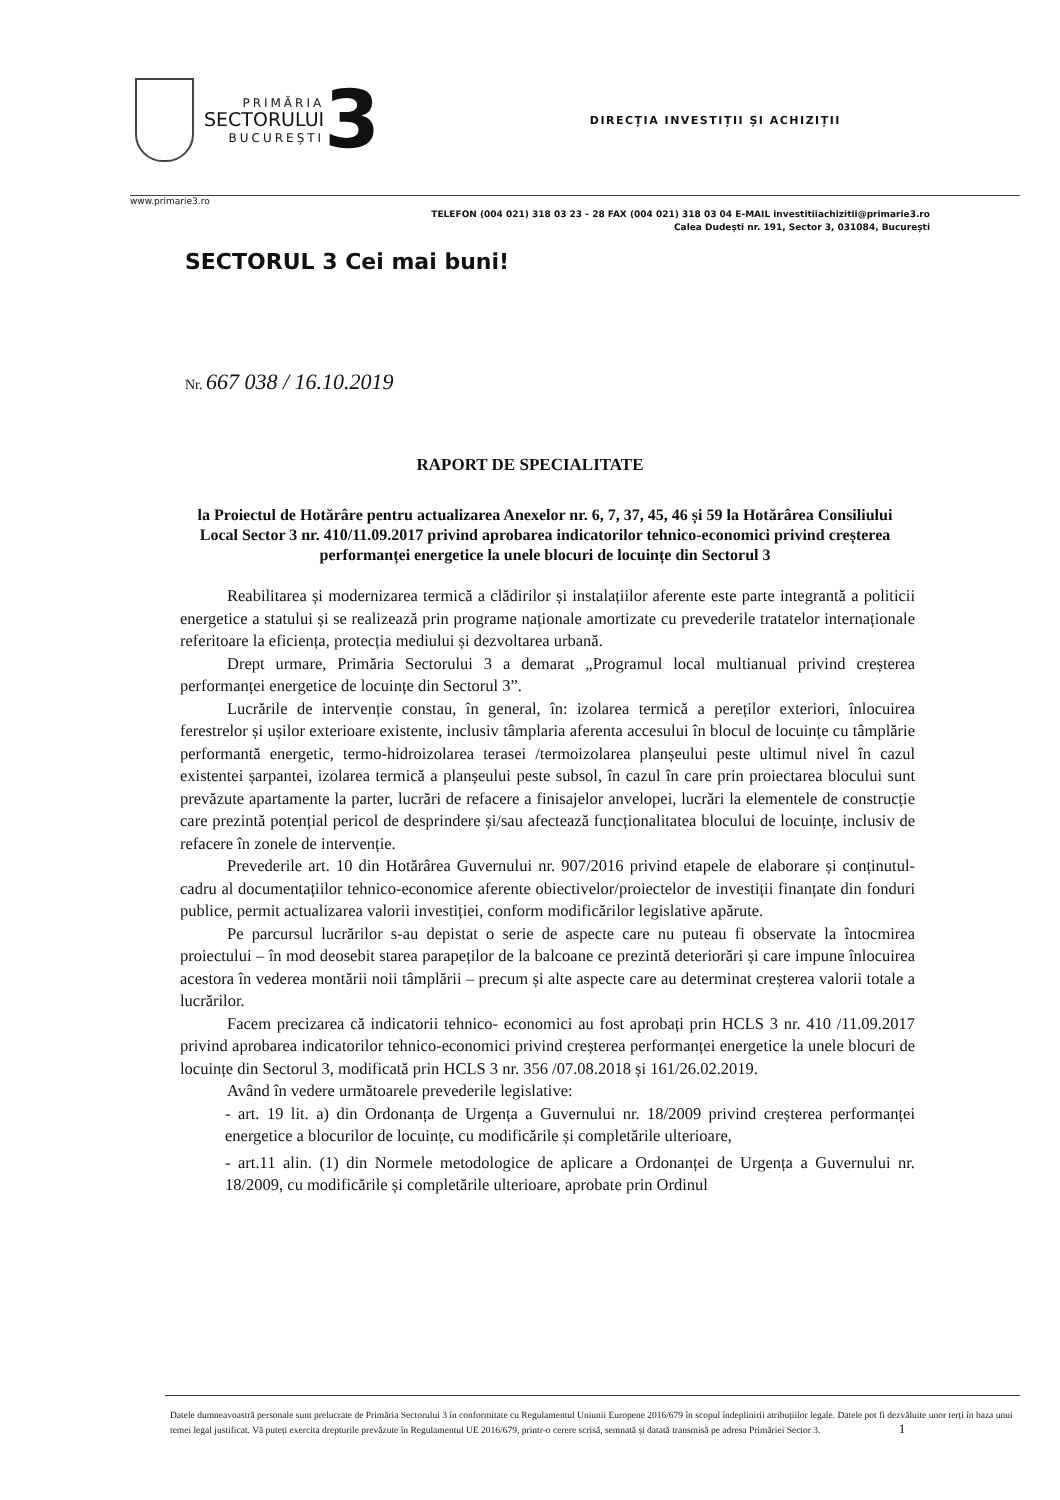PRIMĂRIA
SECTORULUI
BUCUREȘTI
3
DIRECȚIA INVESTIȚII ȘI ACHIZIȚII
www.primarie3.ro
TELEFON (004 021) 318 03 23 - 28 FAX (004 021) 318 03 04 E-MAIL investitiiachizitii@primarie3.ro
Calea Dudești nr. 191, Sector 3, 031084, București
SECTORUL 3 Cei mai buni!
Nr. 667 038 / 16.10.2019
RAPORT DE SPECIALITATE
la Proiectul de Hotărâre pentru actualizarea Anexelor nr. 6, 7, 37, 45, 46 și 59 la Hotărârea Consiliului Local Sector 3 nr. 410/11.09.2017 privind aprobarea indicatorilor tehnico-economici privind creșterea performanței energetice la unele blocuri de locuințe din Sectorul 3
Reabilitarea și modernizarea termică a clădirilor și instalațiilor aferente este parte integrantă a politicii energetice a statului și se realizează prin programe naționale amortizate cu prevederile tratatelor internaționale referitoare la eficiența, protecția mediului și dezvoltarea urbană.
Drept urmare, Primăria Sectorului 3 a demarat „Programul local multianual privind creșterea performanței energetice de locuințe din Sectorul 3”.
Lucrările de intervenție constau, în general, în: izolarea termică a pereților exteriori, înlocuirea ferestrelor și ușilor exterioare existente, inclusiv tâmplaria aferenta accesului în blocul de locuințe cu tâmplărie performantă energetic, termo-hidroizolarea terasei /termoizolarea planșeului peste ultimul nivel în cazul existentei șarpantei, izolarea termică a planșeului peste subsol, în cazul în care prin proiectarea blocului sunt prevăzute apartamente la parter, lucrări de refacere a finisajelor anvelopei, lucrări la elementele de construcție care prezintă potențial pericol de desprindere și/sau afectează funcționalitatea blocului de locuințe, inclusiv de refacere în zonele de intervenție.
Prevederile art. 10 din Hotărârea Guvernului nr. 907/2016 privind etapele de elaborare și conținutul-cadru al documentațiilor tehnico-economice aferente obiectivelor/proiectelor de investiții finanțate din fonduri publice, permit actualizarea valorii investiției, conform modificărilor legislative apărute.
Pe parcursul lucrărilor s-au depistat o serie de aspecte care nu puteau fi observate la întocmirea proiectului – în mod deosebit starea parapeților de la balcoane ce prezintă deteriorări și care impune înlocuirea acestora în vederea montării noii tâmplării – precum și alte aspecte care au determinat creșterea valorii totale a lucrărilor.
Facem precizarea că indicatorii tehnico- economici au fost aprobați prin HCLS 3 nr. 410 /11.09.2017 privind aprobarea indicatorilor tehnico-economici privind creșterea performanței energetice la unele blocuri de locuințe din Sectorul 3, modificată prin HCLS 3 nr. 356 /07.08.2018 și 161/26.02.2019.
Având în vedere următoarele prevederile legislative:
- art. 19 lit. a) din Ordonanța de Urgența a Guvernului nr. 18/2009 privind creșterea performanței energetice a blocurilor de locuințe, cu modificările și completările ulterioare,
- art.11 alin. (1) din Normele metodologice de aplicare a Ordonanței de Urgența a Guvernului nr. 18/2009, cu modificările și completările ulterioare, aprobate prin Ordinul
Datele dumneavoastră personale sunt prelucrate de Primăria Sectorului 3 în conformitate cu Regulamentul Uniunii Europene 2016/679 în scopul îndeplinirii atribuțiilor legale. Datele pot fi dezvăluite unor terți în baza unui temei legal justificat. Vă puteți exercita drepturile prevăzute în Regulamentul UE 2016/679, printr-o cerere scrisă, semnată și datată transmisă pe adresa Primăriei Sector 3. 1